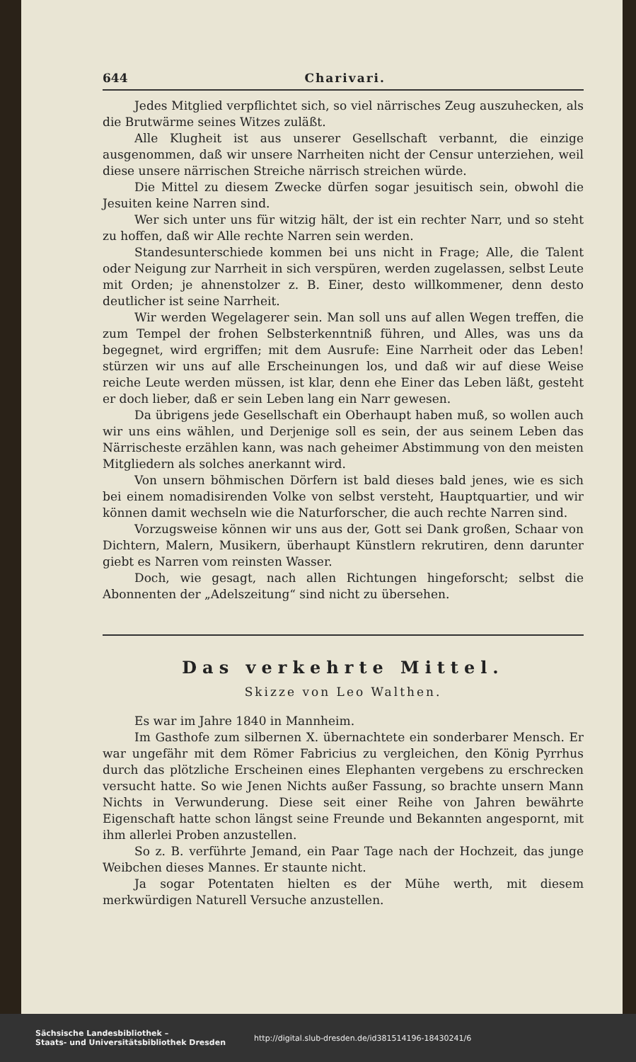644 Charivari.
Jedes Mitglied verpflichtet sich, so viel närrisches Zeug auszuhecken, als die Brutwärme seines Witzes zuläßt.
Alle Klugheit ist aus unserer Gesellschaft verbannt, die einzige ausgenommen, daß wir unsere Narrheiten nicht der Censur unterziehen, weil diese unsere närrischen Streiche närrisch streichen würde.
Die Mittel zu diesem Zwecke dürfen sogar jesuitisch sein, obwohl die Jesuiten keine Narren sind.
Wer sich unter uns für witzig hält, der ist ein rechter Narr, und so steht zu hoffen, daß wir Alle rechte Narren sein werden.
Standesunterschiede kommen bei uns nicht in Frage; Alle, die Talent oder Neigung zur Narrheit in sich verspüren, werden zugelassen, selbst Leute mit Orden; je ahnenstolzer z. B. Einer, desto willkommener, denn desto deutlicher ist seine Narrheit.
Wir werden Wegelagerer sein. Man soll uns auf allen Wegen treffen, die zum Tempel der frohen Selbsterkenntniß führen, und Alles, was uns da begegnet, wird ergriffen; mit dem Ausrufe: Eine Narrheit oder das Leben! stürzen wir uns auf alle Erscheinungen los, und daß wir auf diese Weise reiche Leute werden müssen, ist klar, denn ehe Einer das Leben läßt, gesteht er doch lieber, daß er sein Leben lang ein Narr gewesen.
Da übrigens jede Gesellschaft ein Oberhaupt haben muß, so wollen auch wir uns eins wählen, und Derjenige soll es sein, der aus seinem Leben das Närrischeste erzählen kann, was nach geheimer Abstimmung von den meisten Mitgliedern als solches anerkannt wird.
Von unsern böhmischen Dörfern ist bald dieses bald jenes, wie es sich bei einem nomadisirenden Volke von selbst versteht, Hauptquartier, und wir können damit wechseln wie die Naturforscher, die auch rechte Narren sind.
Vorzugsweise können wir uns aus der, Gott sei Dank großen, Schaar von Dichtern, Malern, Musikern, überhaupt Künstlern rekrutiren, denn darunter giebt es Narren vom reinsten Wasser.
Doch, wie gesagt, nach allen Richtungen hingeforscht; selbst die Abonnenten der „Adelszeitung“ sind nicht zu übersehen.
Das verkehrte Mittel.
Skizze von Leo Walthen.
Es war im Jahre 1840 in Mannheim.
Im Gasthofe zum silbernen X. übernachtete ein sonderbarer Mensch. Er war ungefähr mit dem Römer Fabricius zu vergleichen, den König Pyrrhus durch das plötzliche Erscheinen eines Elephanten vergebens zu erschrecken versucht hatte. So wie Jenen Nichts außer Fassung, so brachte unsern Mann Nichts in Verwunderung. Diese seit einer Reihe von Jahren bewährte Eigenschaft hatte schon längst seine Freunde und Bekannten angespornt, mit ihm allerlei Proben anzustellen.
So z. B. verführte Jemand, ein Paar Tage nach der Hochzeit, das junge Weibchen dieses Mannes. Er staunte nicht.
Ja sogar Potentaten hielten es der Mühe werth, mit diesem merkwürdigen Naturell Versuche anzustellen.
Sächsische Landesbibliothek –
Staats- und Universitätsbibliothek Dresden
http://digital.slub-dresden.de/id381514196-18430241/6